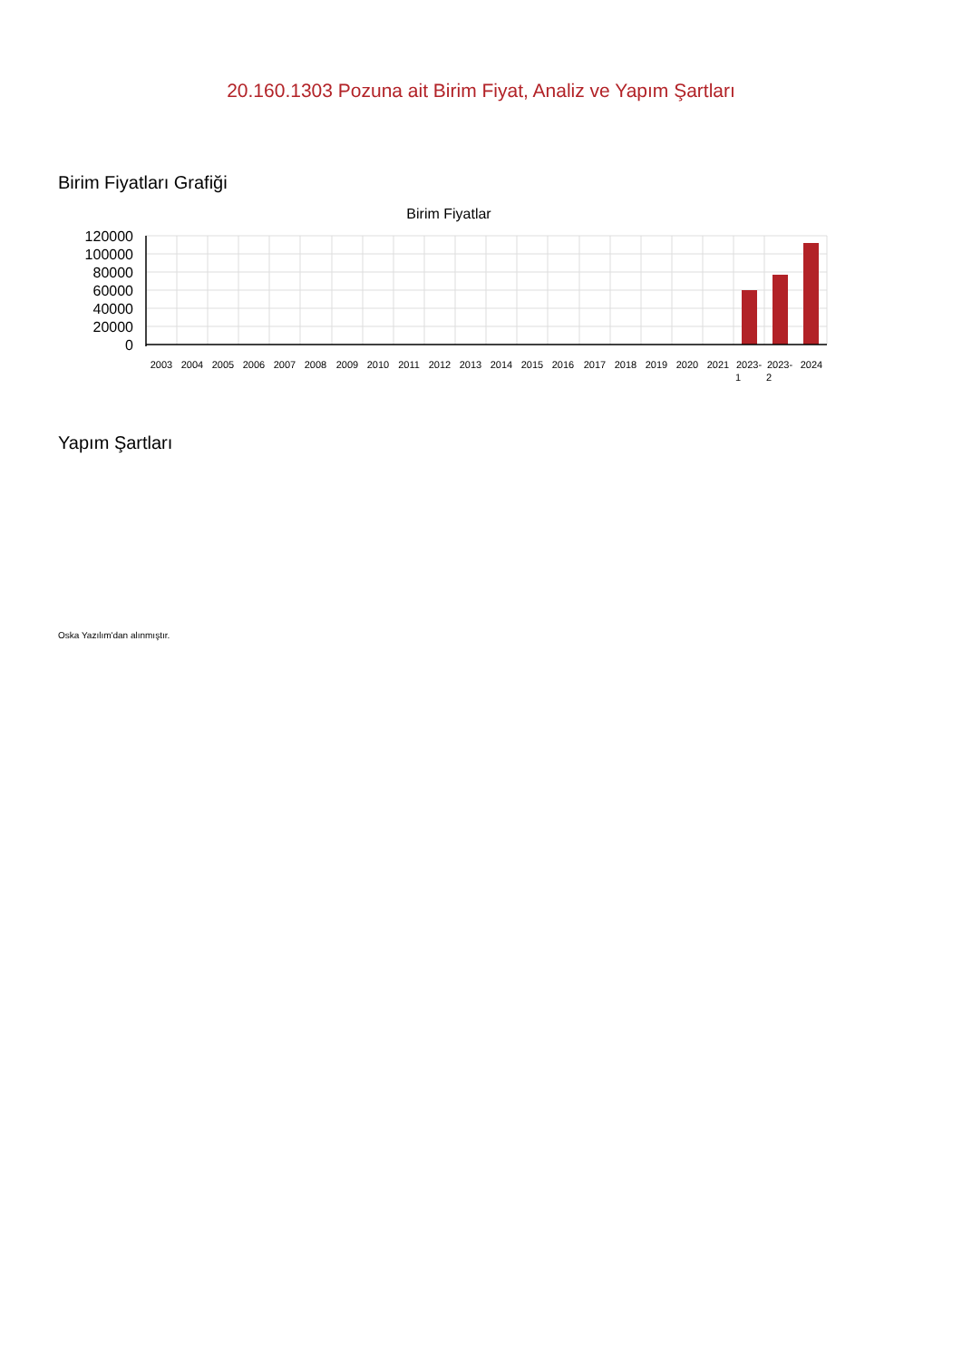20.160.1303 Pozuna ait Birim Fiyat, Analiz ve Yapım Şartları
Birim Fiyatları Grafiği
Birim Fiyatlar
120000
100000
80000
60000
40000
20000
0
2003
2004
2005
2006
2007
2008
2009
2010
2011
2012
2013
2014
2015
2016
2017
2018
2019
2020
2021
2023-
1
2023-
2
2024
Yapım Şartları
Oska Yazılım'dan alınmıştır.